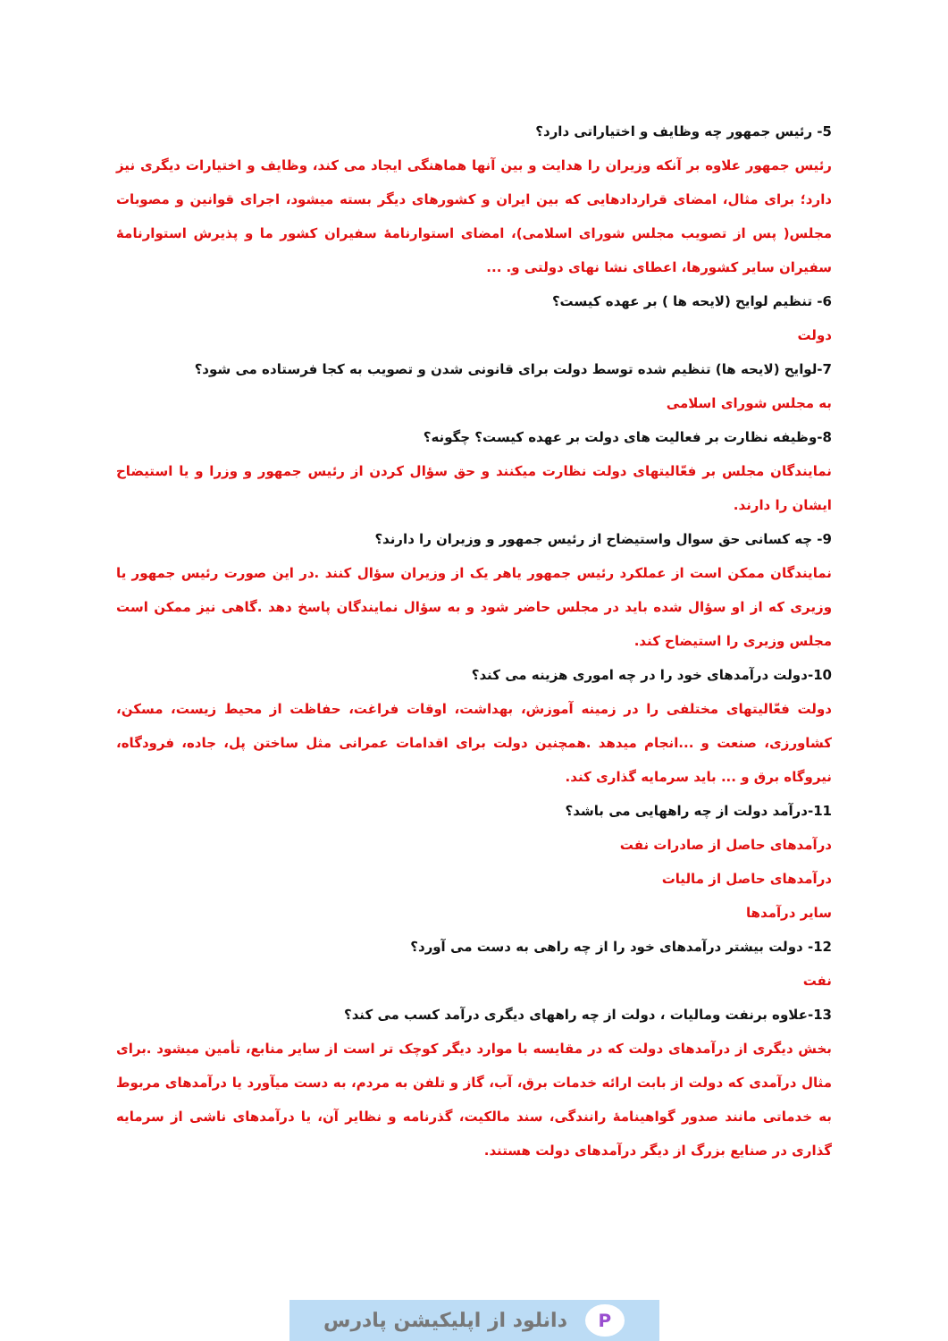5- رئیس جمهور چه وظایف و اختیاراتی دارد؟
رئیس جمهور علاوه بر آنکه وزیران را هدایت و بین آنها هماهنگی ایجاد می کند، وظایف و اختیارات دیگری نیز دارد؛ برای مثال، امضای قراردادهایی که بین ایران و کشورهای دیگر بسته میشود، اجرای قوانین و مصوبات مجلس( پس از تصویب مجلس شورای اسلامی)، امضای استوارنامهٔ سفیران کشور ما و پذیرش استوارنامهٔ سفیران سایر کشورها، اعطای نشا نهای دولتی و. ...
6- تنظیم لوایح (لایحه ها ) بر عهده کیست؟
دولت
7-لوایح (لایحه ها) تنظیم شده توسط دولت برای قانونی شدن و تصویب به کجا فرستاده می شود؟
به مجلس شورای اسلامی
8-وظیفه نظارت بر فعالیت های دولت بر عهده کیست؟ چگونه؟
نمایندگان مجلس بر فعّالیتهای دولت نظارت میکنند و حق سؤال کردن از رئیس جمهور و وزرا و یا استیضاح ایشان را دارند.
9- چه کسانی حق سوال واستیضاح از رئیس جمهور و وزیران را دارند؟
نمایندگان ممکن است از عملکرد رئیس جمهور یاهر یک از وزیران سؤال کنند .در این صورت رئیس جمهور یا وزیری که از او سؤال شده باید در مجلس حاضر شود و به سؤال نمایندگان پاسخ دهد .گاهی نیز ممکن است مجلس وزیری را استیضاح کند.
10-دولت درآمدهای خود را در چه اموری هزینه می کند؟
دولت فعّالیتهای مختلفی را در زمینه آموزش، بهداشت، اوقات فراغت، حفاظت از محیط زیست، مسکن، کشاورزی، صنعت و ...انجام میدهد .همچنین دولت برای اقدامات عمرانی مثل ساختن پل، جاده، فرودگاه، نیروگاه برق و ... باید سرمایه گذاری کند.
11-درآمد دولت از چه راههایی می باشد؟
درآمدهای حاصل از صادرات نفت
درآمدهای حاصل از مالیات
سایر درآمدها
12- دولت بیشتر درآمدهای خود را از چه راهی به دست می آورد؟
نفت
13-علاوه برنفت ومالیات ، دولت از چه راههای دیگری درآمد کسب می کند؟
بخش دیگری از درآمدهای دولت که در مقایسه با موارد دیگر کوچک تر است از سایر منابع، تأمین میشود .برای مثال درآمدی که دولت از بابت ارائه خدمات برق، آب، گاز و تلفن به مردم، به دست میآورد یا درآمدهای مربوط به خدماتی مانند صدور گواهینامهٔ رانندگی، سند مالکیت، گذرنامه و نظایر آن، یا درآمدهای ناشی از سرمایه گذاری در صنایع بزرگ از دیگر درآمدهای دولت هستند.
Pدانلود از اپلیکیشن پادرس